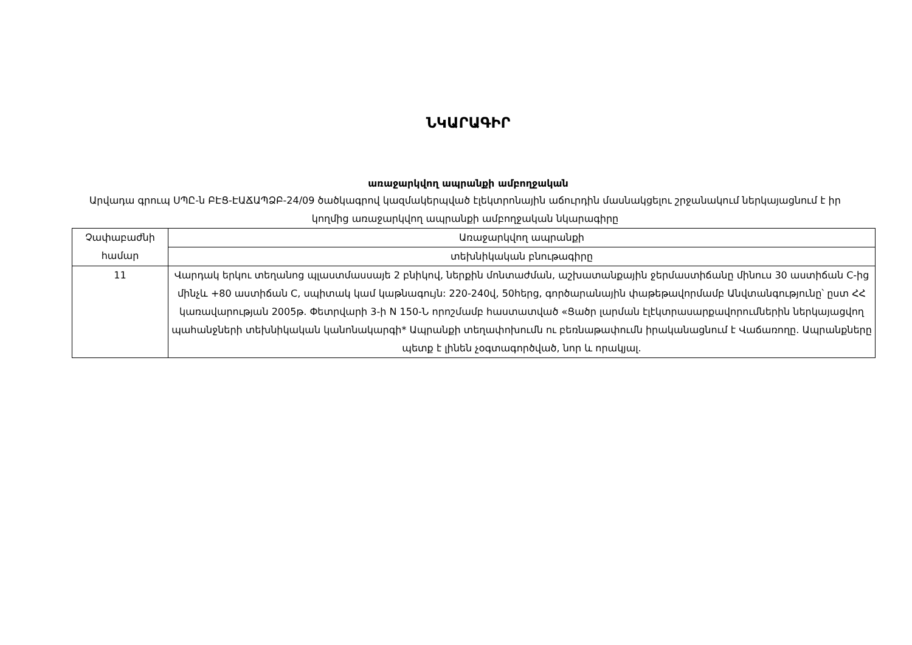ՆԿԱՐԱԳԻՐ
առաջարկվող ապրանքի ամբողջական
Արվադա գրուպ ՍՊԸ-ն ԲԷՑ-ԷԱՃԱՊՁԲ-24/09 ծածկագրով կազմակերպված էլեկտրոնային աճուրդին մասնակցելու շրջանակում ներկայացնում է իր կողմից առաջարկվող ապրանքի ամբողջական նկարագիրը
| Չափաբաժնի համար | Առաջարկվող ապրանքի |
| --- | --- |
| | տեխնիկական բնութագիրը |
| 11 | Վարդակ երկու տեղանոց պլաստմասսայե 2 բնիկով, ներքին մոնտաժման, աշխատանքային ջերմաստիճանը մինուս 30 աստիճան C-ից մինչև +80 աստիճան C, սպիտակ կամ կաթնագույն: 220-240վ, 50հերց, գործարանային փաթեթավորմամբ Անվտանգությունը՝ ըստ ՀՀ կառավարության 2005թ. Փետրվարի 3-ի N 150-Ն որոշմամբ հաստատված «Ցածր լարման էլէկտրասարքավորումներին ներկայացվող պահանջների տեխնիկական կանոնակարգի* Ապրանքի տեղափոխումն ու բեռնաթափումն իրականացնում է Վաճառողը. Ապրանքները պետք է լինեն չօգտագործված, նոր և որակյալ. |